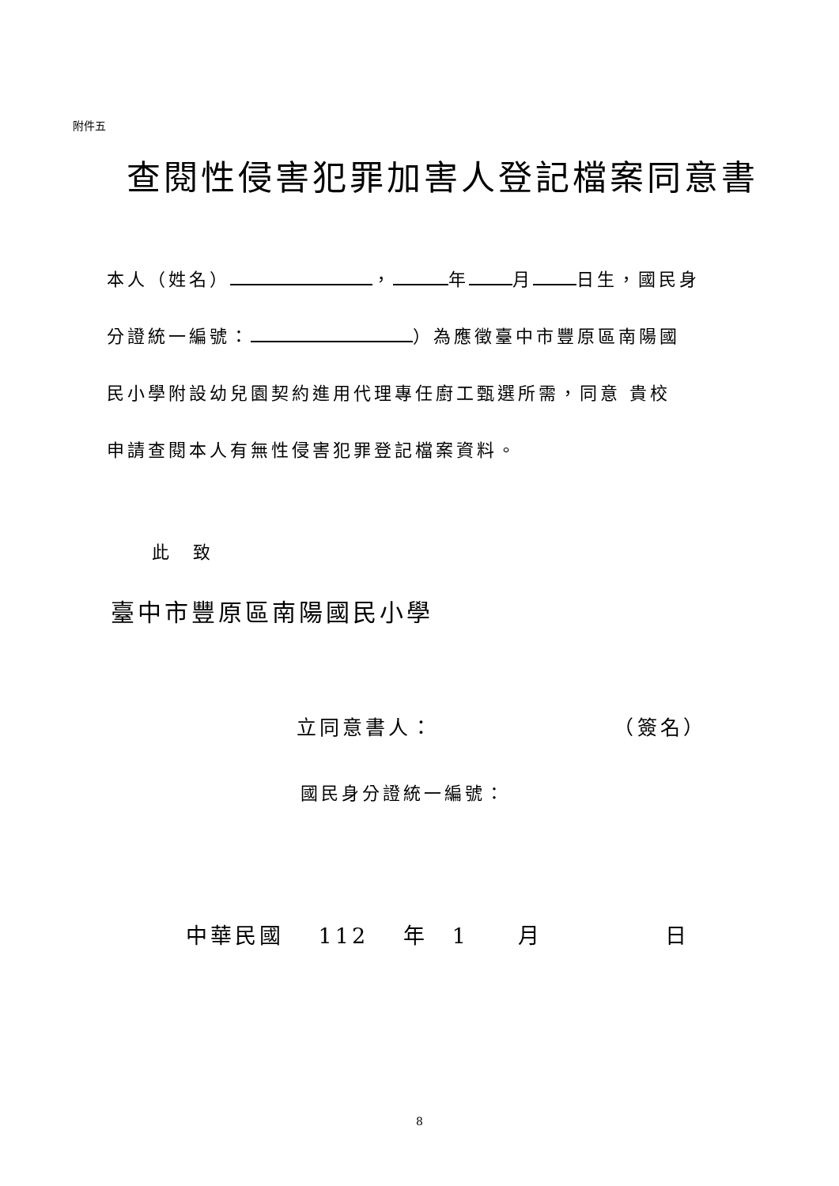附件五
查閱性侵害犯罪加害人登記檔案同意書
本人（姓名） ， 年 月 日生，國民身
分證統一編號： ）為應徵臺中市豐原區南陽國
民小學附設幼兒園契約進用代理專任廚工甄選所需，同意 貴校
申請查閱本人有無性侵害犯罪登記檔案資料。
此　致
臺中市豐原區南陽國民小學
立同意書人： （簽名）
國民身分證統一編號：
中華民國　 112 　年　1　　月　　　　　日
8